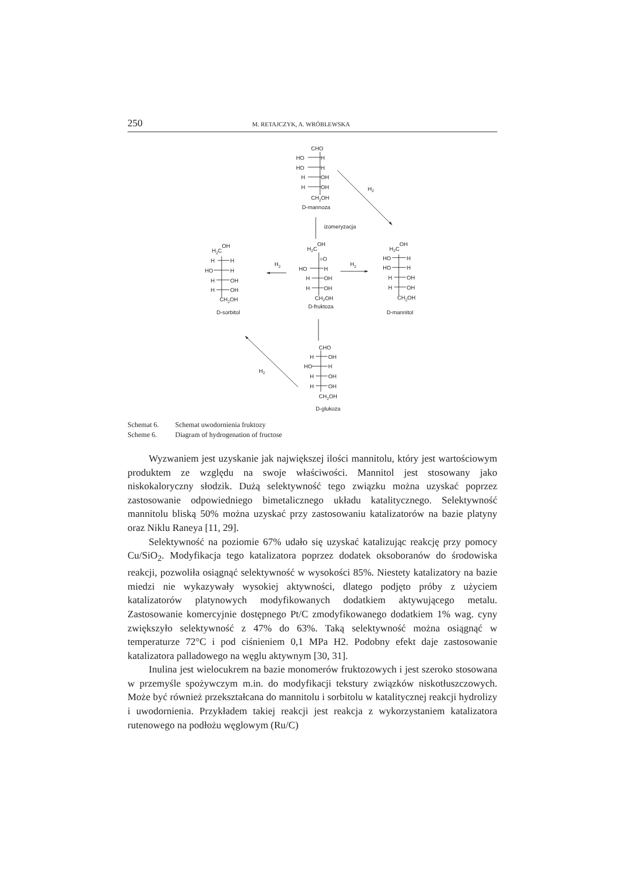250 M. RETAJCZYK, A. WRÓBLEWSKA
CHO
HO
H
HO
H
H
OH
H
OH
CH2OH
D-mannoza
H2
izomeryzacja
H2COH
H
H
HO
H
H
OH
H
OH
CH2OH
D-sorbitol
H2
H2COH
=O
HO
H
H
OH
H
OH
CH2OH
D-fruktoza
H2
H2COH
HO
H
HO
H
H
OH
H
OH
CH2OH
D-mannitol
CHO
H
OH
HO
H
H
OH
H
OH
CH2OH
D-glukoza
H2
Schemat 6. Schemat uwodornienia fruktozy
Scheme 6. Diagram of hydrogenation of fructose
Wyzwaniem jest uzyskanie jak największej ilości mannitolu, który jest wartościowym produktem ze względu na swoje właściwości. Mannitol jest stosowany jako niskokaloryczny słodzik. Dużą selektywność tego związku można uzyskać poprzez zastosowanie odpowiedniego bimetalicznego układu katalitycznego. Selektywność mannitolu bliską 50% można uzyskać przy zastosowaniu katalizatorów na bazie platyny oraz Niklu Raneya [11, 29].
Selektywność na poziomie 67% udało się uzyskać katalizując reakcję przy pomocy Cu/SiO<sub>2</sub>. Modyfikacja tego katalizatora poprzez dodatek oksoboranów do środowiska reakcji, pozwoliła osiągnąć selektywność w wysokości 85%. Niestety katalizatory na bazie miedzi nie wykazywały wysokiej aktywności, dlatego podjęto próby z użyciem katalizatorów platynowych modyfikowanych dodatkiem aktywującego metalu. Zastosowanie komercyjnie dostępnego Pt/C zmodyfikowanego dodatkiem 1% wag. cyny zwiększyło selektywność z 47% do 63%. Taką selektywność można osiągnąć w temperaturze 72°C i pod ciśnieniem 0,1 MPa H2. Podobny efekt daje zastosowanie katalizatora palladowego na węglu aktywnym [30, 31].
Inulina jest wielocukrem na bazie monomerów fruktozowych i jest szeroko stosowana w przemyśle spożywczym m.in. do modyfikacji tekstury związków niskotłuszczowych. Może być również przekształcana do mannitolu i sorbitolu w katalitycznej reakcji hydrolizy i uwodornienia. Przykładem takiej reakcji jest reakcja z wykorzystaniem katalizatora rutenowego na podłożu węglowym (Ru/C)